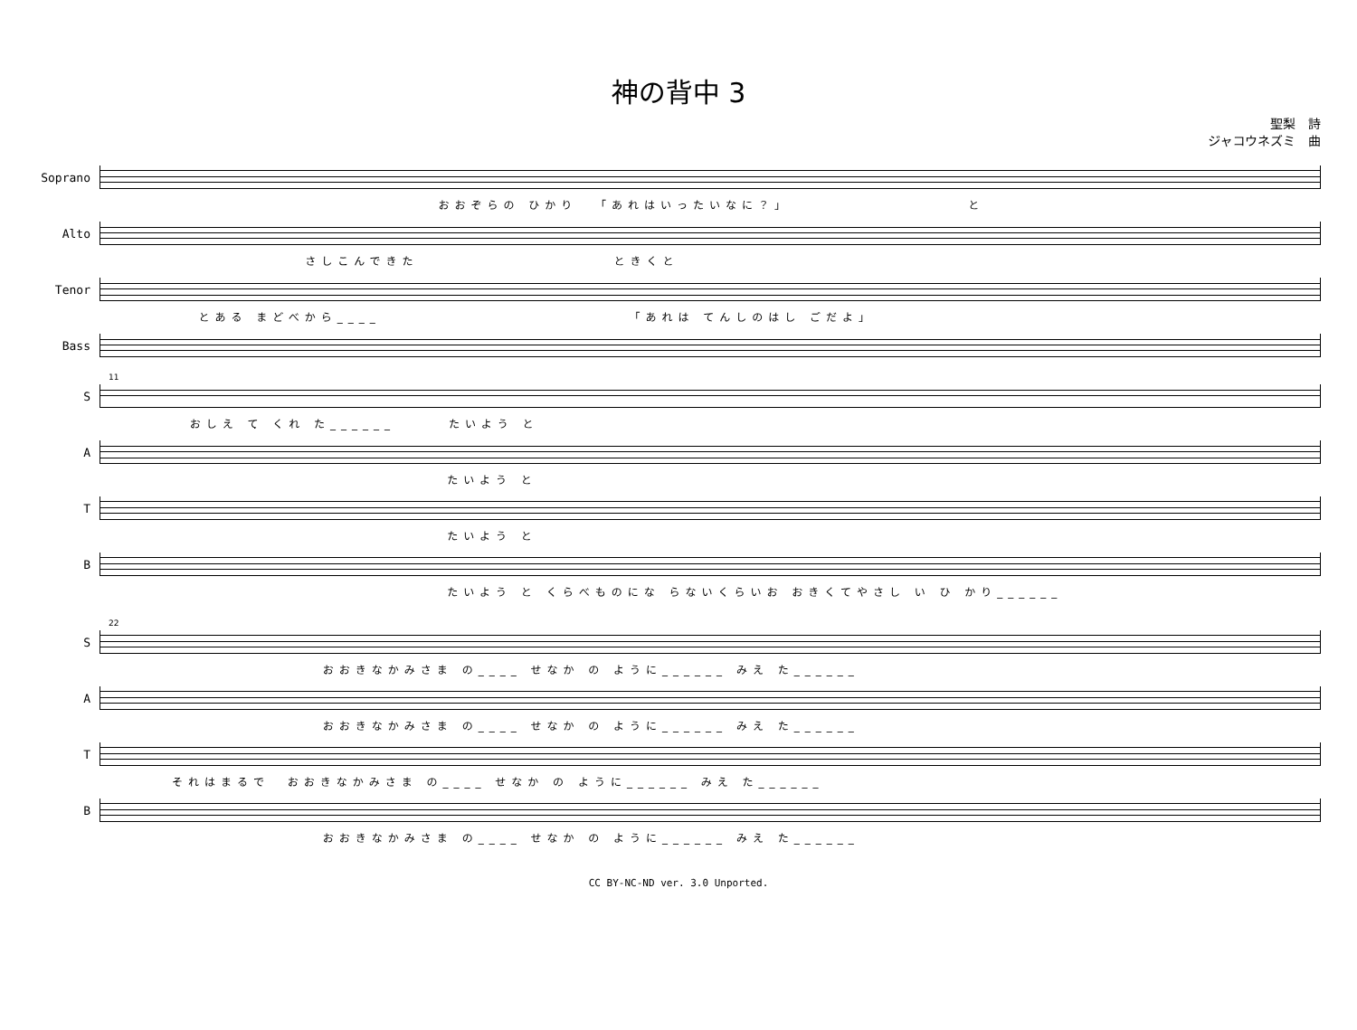神の背中 3
聖梨　詩
ジャコウネズミ　曲
Soprano
おおぞらの ひかり 「あれはいったいなに？」 と
Alto
さしこんできた ときくと
Tenor
とある まどべから____ 「あれは てんしのはし ごだよ」
Bass
11
S
おしえ て くれ た______ たいよう と
A
たいよう と
T
たいよう と
B
たいよう と くらべものにな らないくらいお おきくてやさし い ひ かり______
22
S
おおきなかみさま の____ せなか の ように______ みえ た______
A
おおきなかみさま の____ せなか の ように______ みえ た______
T
それはまるで おおきなかみさま の____ せなか の ように______ みえ た______
B
おおきなかみさま の____ せなか の ように______ みえ た______
CC BY-NC-ND ver. 3.0 Unported.